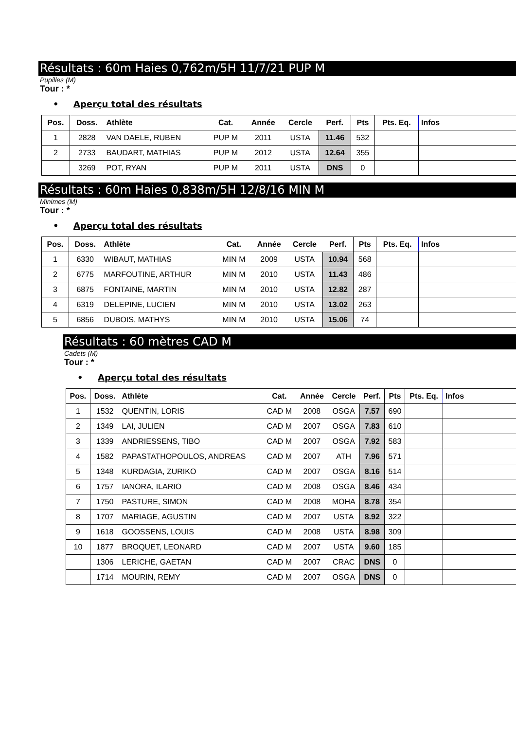Résultats : 60m Haies 0,762m/5H 11/7/21 PUP M
Pupilles (M)
Tour : *
• Aperçu total des résultats
| Pos. | Doss. | Athlète | Cat. | Année | Cercle | Perf. | Pts | Pts. Eq. | Infos |
| --- | --- | --- | --- | --- | --- | --- | --- | --- | --- |
| 1 | 2828 | VAN DAELE, RUBEN | PUP M | 2011 | USTA | 11.46 | 532 | | |
| 2 | 2733 | BAUDART, MATHIAS | PUP M | 2012 | USTA | 12.64 | 355 | | |
| | 3269 | POT, RYAN | PUP M | 2011 | USTA | DNS | 0 | | |
Résultats : 60m Haies 0,838m/5H 12/8/16 MIN M
Minimes (M)
Tour : *
• Aperçu total des résultats
| Pos. | Doss. | Athlète | Cat. | Année | Cercle | Perf. | Pts | Pts. Eq. | Infos |
| --- | --- | --- | --- | --- | --- | --- | --- | --- | --- |
| 1 | 6330 | WIBAUT, MATHIAS | MIN M | 2009 | USTA | 10.94 | 568 | | |
| 2 | 6775 | MARFOUTINE, ARTHUR | MIN M | 2010 | USTA | 11.43 | 486 | | |
| 3 | 6875 | FONTAINE, MARTIN | MIN M | 2010 | USTA | 12.82 | 287 | | |
| 4 | 6319 | DELEPINE, LUCIEN | MIN M | 2010 | USTA | 13.02 | 263 | | |
| 5 | 6856 | DUBOIS, MATHYS | MIN M | 2010 | USTA | 15.06 | 74 | | |
Résultats : 60 mètres CAD M
Cadets (M)
Tour : *
• Aperçu total des résultats
| Pos. | Doss. | Athlète | Cat. | Année | Cercle | Perf. | Pts | Pts. Eq. | Infos |
| --- | --- | --- | --- | --- | --- | --- | --- | --- | --- |
| 1 | 1532 | QUENTIN, LORIS | CAD M | 2008 | OSGA | 7.57 | 690 | | |
| 2 | 1349 | LAI, JULIEN | CAD M | 2007 | OSGA | 7.83 | 610 | | |
| 3 | 1339 | ANDRIESSENS, TIBO | CAD M | 2007 | OSGA | 7.92 | 583 | | |
| 4 | 1582 | PAPASTATHOPOULOS, ANDREAS | CAD M | 2007 | ATH | 7.96 | 571 | | |
| 5 | 1348 | KURDAGIA, ZURIKO | CAD M | 2007 | OSGA | 8.16 | 514 | | |
| 6 | 1757 | IANORA, ILARIO | CAD M | 2008 | OSGA | 8.46 | 434 | | |
| 7 | 1750 | PASTURE, SIMON | CAD M | 2008 | MOHA | 8.78 | 354 | | |
| 8 | 1707 | MARIAGE, AGUSTIN | CAD M | 2007 | USTA | 8.92 | 322 | | |
| 9 | 1618 | GOOSSENS, LOUIS | CAD M | 2008 | USTA | 8.98 | 309 | | |
| 10 | 1877 | BROQUET, LEONARD | CAD M | 2007 | USTA | 9.60 | 185 | | |
| | 1306 | LERICHE, GAETAN | CAD M | 2007 | CRAC | DNS | 0 | | |
| | 1714 | MOURIN, REMY | CAD M | 2007 | OSGA | DNS | 0 | | |